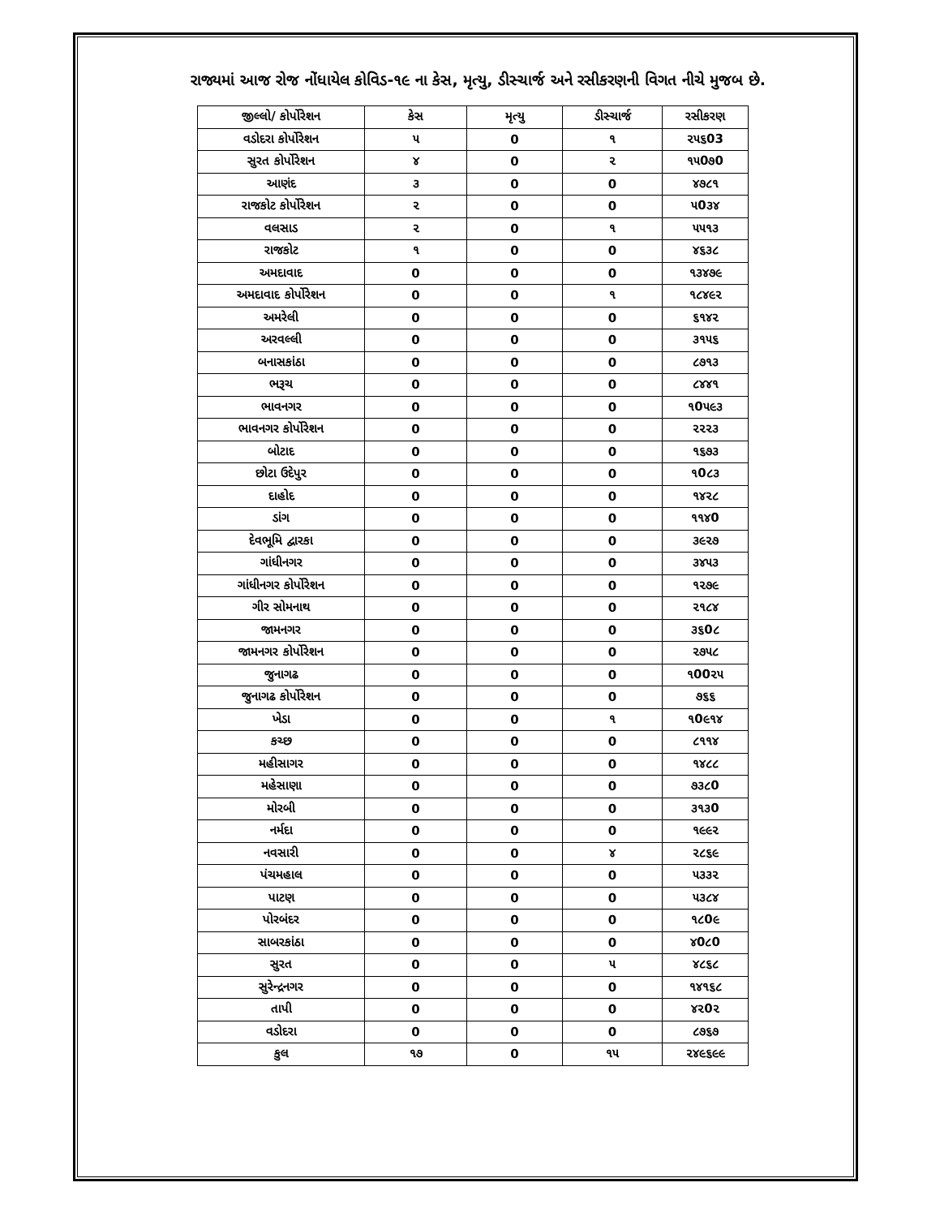રાજ્યમાં આજ રોજ નોંધાયેલ કોવિડ-૧૯ ના કેસ, મૃત્યુ, ડીસ્ચાર્જ અને રસીકરણની વિગત નીચે મુજબ છે.
| જીલ્લો/ કોર્પોરેશન | કેસ | મૃત્યુ | ડીસ્ચાર્જ | રસીકરણ |
| --- | --- | --- | --- | --- |
| વડોદરા કોર્પોરેશન | ૫ | 0 | ૧ | ૨૫૬03 |
| સુરત કોર્પોરેશન | ૪ | 0 | ૨ | ૧૫0૭0 |
| આણંદ | ૩ | 0 | 0 | ૪૭૮૧ |
| રાજકોટ કોર્પોરેશન | ૨ | 0 | 0 | ૫0૩૪ |
| વલસાડ | ૨ | 0 | ૧ | ૫૫૧૩ |
| રાજકોટ | ૧ | 0 | 0 | ૪૬૩૮ |
| અમદાવાદ | 0 | 0 | 0 | ૧૩૪૭૯ |
| અમદાવાદ કોર્પોરેશન | 0 | 0 | ૧ | ૧૮૪૯૨ |
| અમરેલી | 0 | 0 | 0 | ૬૧૪૨ |
| અરવલ્લી | 0 | 0 | 0 | ૩૧૫૬ |
| બનાસકાંઠા | 0 | 0 | 0 | ૮૭૧૩ |
| ભરૂચ | 0 | 0 | 0 | ૮૪૪૧ |
| ભાવનગર | 0 | 0 | 0 | ૧0૫૯૩ |
| ભાવનગર કોર્પોરેશન | 0 | 0 | 0 | ૨૨૨૩ |
| બોટાદ | 0 | 0 | 0 | ૧૬૭૩ |
| છોટા ઉદેપુર | 0 | 0 | 0 | ૧0૮૩ |
| દાહોદ | 0 | 0 | 0 | ૧૪૨૮ |
| ડાંગ | 0 | 0 | 0 | ૧૧૪0 |
| દેવભૂમિ દ્વારકા | 0 | 0 | 0 | ૩૯૨૭ |
| ગાંધીનગર | 0 | 0 | 0 | ૩૪૫૩ |
| ગાંધીનગર કોર્પોરેશન | 0 | 0 | 0 | ૧૨૭૯ |
| ગીર સોમનાથ | 0 | 0 | 0 | ૨૧૮૪ |
| જામનગર | 0 | 0 | 0 | ૩૬0૮ |
| જામનગર કોર્પોરેશન | 0 | 0 | 0 | ૨૭૫૮ |
| જુનાગઢ | 0 | 0 | 0 | ૧00૨૫ |
| જુનાગઢ કોર્પોરેશન | 0 | 0 | 0 | ૭૬૬ |
| ખેડા | 0 | 0 | ૧ | ૧0૯૧૪ |
| કચ્છ | 0 | 0 | 0 | ૮૧૧૪ |
| મહીસાગર | 0 | 0 | 0 | ૧૪૮૮ |
| મહેસાણા | 0 | 0 | 0 | ૭૩૮0 |
| મોરબી | 0 | 0 | 0 | ૩૧૩0 |
| નર્મદા | 0 | 0 | 0 | ૧૯૯૨ |
| નવસારી | 0 | 0 | ૪ | ૨૮૬૯ |
| પંચમહાલ | 0 | 0 | 0 | ૫૩૩૨ |
| પાટણ | 0 | 0 | 0 | ૫૩૮૪ |
| પોરબંદર | 0 | 0 | 0 | ૧૮0૯ |
| સાબરકાંઠા | 0 | 0 | 0 | ૪0૮0 |
| સુરત | 0 | 0 | ૫ | ૪૮૬૮ |
| સુરેન્દ્રનગર | 0 | 0 | 0 | ૧૪૧૬૮ |
| તાપી | 0 | 0 | 0 | ૪૨0૨ |
| વડોદરા | 0 | 0 | 0 | ૮૭૬૭ |
| કુલ | ૧૭ | 0 | ૧૫ | ૨૪૯૬૯૯ |